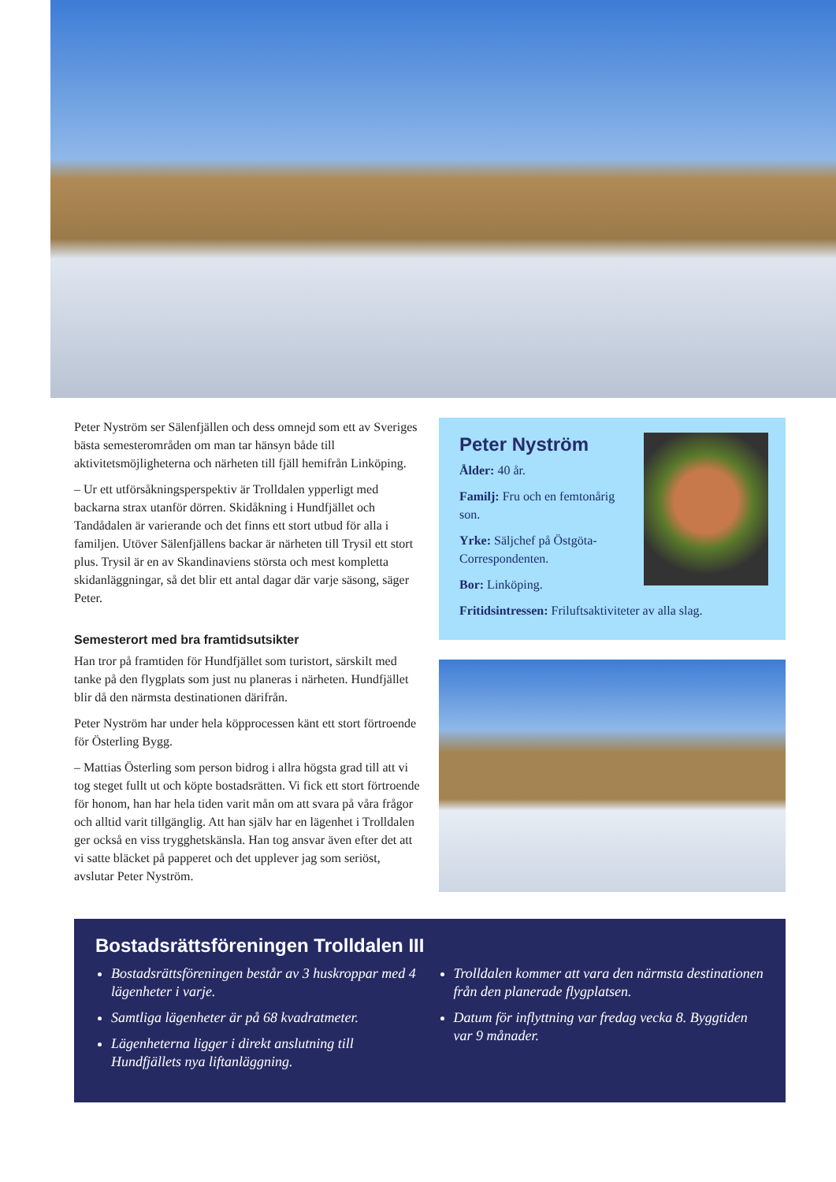Peter Nyström ser Sälenfjällen och dess omnejd som ett av Sveriges bästa semesterområden om man tar hänsyn både till aktivitetsmöjligheterna och närheten till fjäll hemifrån Linköping.
– Ur ett utförsåkningsperspektiv är Trolldalen ypperligt med backarna strax utanför dörren. Skidåkning i Hundfjället och Tandådalen är varierande och det finns ett stort utbud för alla i familjen. Utöver Sälenfjällens backar är närheten till Trysil ett stort plus. Trysil är en av Skandinaviens största och mest kompletta skidanläggningar, så det blir ett antal dagar där varje säsong, säger Peter.
Semesterort med bra framtidsutsikter
Han tror på framtiden för Hundfjället som turistort, särskilt med tanke på den flygplats som just nu planeras i närheten. Hundfjället blir då den närmsta destinationen därifrån.
Peter Nyström har under hela köpprocessen känt ett stort förtroende för Österling Bygg.
– Mattias Österling som person bidrog i allra högsta grad till att vi tog steget fullt ut och köpte bostadsrätten. Vi fick ett stort förtroende för honom, han har hela tiden varit mån om att svara på våra frågor och alltid varit tillgänglig. Att han själv har en lägenhet i Trolldalen ger också en viss trygghetskänsla. Han tog ansvar även efter det att vi satte bläcket på papperet och det upplever jag som seriöst, avslutar Peter Nyström.
Peter Nyström
Ålder: 40 år.
Familj: Fru och en femtonårig son.
Yrke: Säljchef på Östgöta-Correspondenten.
Bor: Linköping.
Fritidsintressen: Friluftsaktiviteter av alla slag.
Bostadsrättsföreningen Trolldalen III
Bostadsrättsföreningen består av 3 huskroppar med 4 lägenheter i varje.
Samtliga lägenheter är på 68 kvadratmeter.
Lägenheterna ligger i direkt anslutning till Hundfjällets nya liftanläggning.
Trolldalen kommer att vara den närmsta destinationen från den planerade flygplatsen.
Datum för inflyttning var fredag vecka 8. Byggtiden var 9 månader.